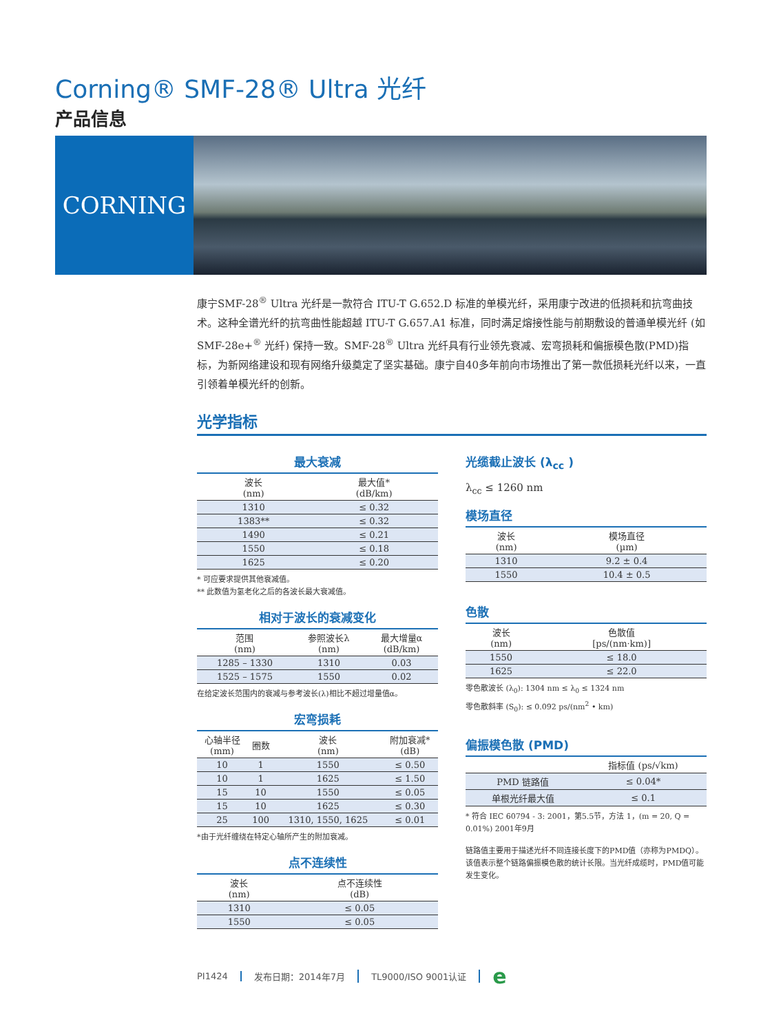Corning® SMF-28® Ultra 光纤
产品信息
CORNING
康宁SMF-28<sup>®</sup> Ultra 光纤是一款符合 ITU-T G.652.D 标准的单模光纤，采用康宁改进的低损耗和抗弯曲技术。这种全谱光纤的抗弯曲性能超越 ITU-T G.657.A1 标准，同时满足熔接性能与前期敷设的普通单模光纤 (如 SMF-28e+<sup>®</sup> 光纤) 保持一致。SMF-28<sup>®</sup> Ultra 光纤具有行业领先衰减、宏弯损耗和偏振模色散(PMD)指标，为新网络建设和现有网络升级奠定了坚实基础。康宁自40多年前向市场推出了第一款低损耗光纤以来，一直引领着单模光纤的创新。
光学指标
最大衰减
| 波长 (nm) | 最大值* (dB/km) |
| --- | --- |
| 1310 | ≤ 0.32 |
| 1383** | ≤ 0.32 |
| 1490 | ≤ 0.21 |
| 1550 | ≤ 0.18 |
| 1625 | ≤ 0.20 |
* 可应要求提供其他衰减值。
** 此数值为氢老化之后的各波长最大衰减值。
相对于波长的衰减变化
| 范围 (nm) | 参照波长λ (nm) | 最大增量α (dB/km) |
| --- | --- | --- |
| 1285 – 1330 | 1310 | 0.03 |
| 1525 – 1575 | 1550 | 0.02 |
在给定波长范围内的衰减与参考波长(λ)相比不超过增量值α。
宏弯损耗
| 心轴半径 (mm) | 圈数 | 波长 (nm) | 附加衰减* (dB) |
| --- | --- | --- | --- |
| 10 | 1 | 1550 | ≤ 0.50 |
| 10 | 1 | 1625 | ≤ 1.50 |
| 15 | 10 | 1550 | ≤ 0.05 |
| 15 | 10 | 1625 | ≤ 0.30 |
| 25 | 100 | 1310, 1550, 1625 | ≤ 0.01 |
*由于光纤缠绕在特定心轴所产生的附加衰减。
点不连续性
| 波长 (nm) | 点不连续性 (dB) |
| --- | --- |
| 1310 | ≤ 0.05 |
| 1550 | ≤ 0.05 |
光缆截止波长 (λ<sub>cc</sub> )
λ<sub>cc</sub> ≤ 1260 nm
模场直径
| 波长 (nm) | 模场直径 (µm) |
| --- | --- |
| 1310 | 9.2 ± 0.4 |
| 1550 | 10.4 ± 0.5 |
色散
| 波长 (nm) | 色散值 [ps/(nm·km)] |
| --- | --- |
| 1550 | ≤ 18.0 |
| 1625 | ≤ 22.0 |
零色散波长 (λ<sub>0</sub>): 1304 nm ≤ λ<sub>0</sub> ≤ 1324 nm
零色散斜率 (S<sub>0</sub>): ≤ 0.092 ps/(nm<sup>2</sup> • km)
偏振模色散 (PMD)
| | 指标值 (ps/√km) |
| --- | --- |
| PMD 链路值 | ≤ 0.04* |
| 单根光纤最大值 | ≤ 0.1 |
* 符合 IEC 60794 - 3: 2001，第5.5节，方法 1，(m = 20, Q = 0.01%) 2001年9月
链路值主要用于描述光纤不同连接长度下的PMD值（亦称为PMDQ）。该值表示整个链路偏振模色散的统计长限。当光纤成缆时，PMD值可能发生变化。
PI1424 发布日期：2014年7月 TL9000/ISO 9001认证 e